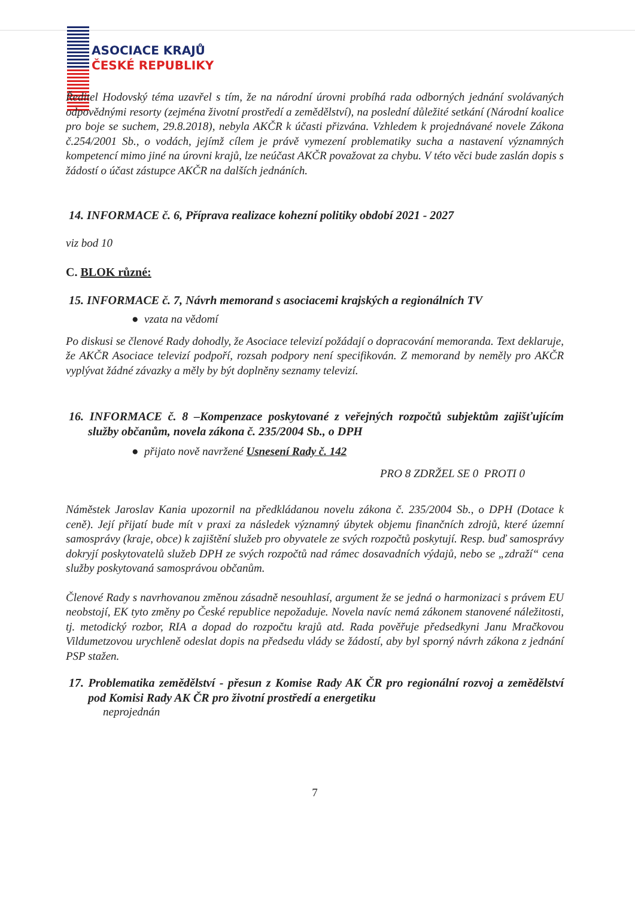ASOCIACE KRAJŮ
ČESKÉ REPUBLIKY
Ředitel Hodovský téma uzavřel s tím, že na národní úrovni probíhá rada odborných jednání svolávaných odpovědnými resorty (zejména životní prostředí a zemědělství), na poslední důležité setkání (Národní koalice pro boje se suchem, 29.8.2018), nebyla AKČR k účasti přizvána. Vzhledem k projednávané novele Zákona č.254/2001 Sb., o vodách, jejímž cílem je právě vymezení problematiky sucha a nastavení významných kompetencí mimo jiné na úrovni krajů, lze neúčast AKČR považovat za chybu. V této věci bude zaslán dopis s žádostí o účast zástupce AKČR na dalších jednáních.
14. INFORMACE č. 6, Příprava realizace kohezní politiky období 2021 - 2027
viz bod 10
C. BLOK různé:
15. INFORMACE č. 7, Návrh memorand s asociacemi krajských a regionálních TV
● vzata na vědomí
Po diskusi se členové Rady dohodly, že Asociace televizí požádají o dopracování memoranda. Text deklaruje, že AKČR Asociace televizí podpoří, rozsah podpory není specifikován. Z memorand by neměly pro AKČR vyplývat žádné závazky a měly by být doplněny seznamy televizí.
16. INFORMACE č. 8 –Kompenzace poskytované z veřejných rozpočtů subjektům zajišťujícím služby občanům, novela zákona č. 235/2004 Sb., o DPH
● přijato nově navržené Usnesení Rady č. 142
PRO 8 ZDRŽEL SE 0 PROTI 0
Náměstek Jaroslav Kania upozornil na předkládanou novelu zákona č. 235/2004 Sb., o DPH (Dotace k ceně). Její přijatí bude mít v praxi za následek významný úbytek objemu finančních zdrojů, které územní samosprávy (kraje, obce) k zajištění služeb pro obyvatele ze svých rozpočtů poskytují. Resp. buď samosprávy dokryjí poskytovatelů služeb DPH ze svých rozpočtů nad rámec dosavadních výdajů, nebo se „zdraží“ cena služby poskytovaná samosprávou občanům.
Členové Rady s navrhovanou změnou zásadně nesouhlasí, argument že se jedná o harmonizaci s právem EU neobstojí, EK tyto změny po České republice nepožaduje. Novela navíc nemá zákonem stanovené náležitosti, tj. metodický rozbor, RIA a dopad do rozpočtu krajů atd. Rada pověřuje předsedkyni Janu Mračkovou Vildumetzovou urychleně odeslat dopis na předsedu vlády se žádostí, aby byl sporný návrh zákona z jednání PSP stažen.
17. Problematika zemědělství - přesun z Komise Rady AK ČR pro regionální rozvoj a zemědělství pod Komisi Rady AK ČR pro životní prostředí a energetiku
neprojednán
7